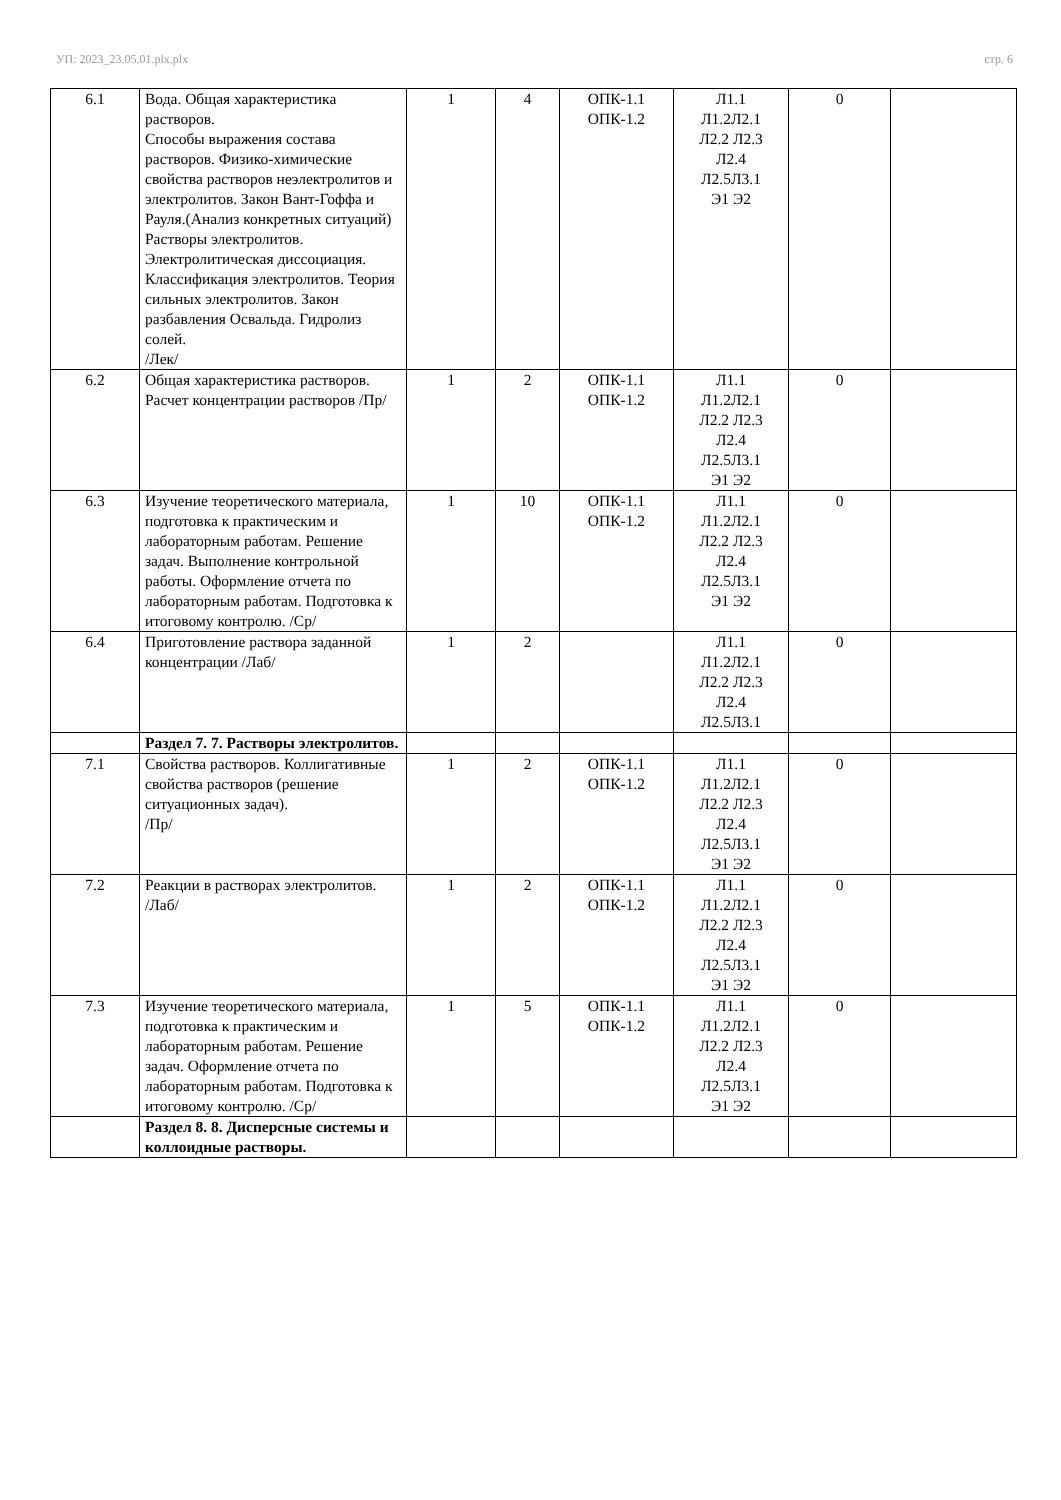УП: 2023_23.05.01.plx.plx стр. 6
| 6.1 | Вода. Общая характеристика растворов. Способы выражения состава растворов. Физико-химические свойства растворов неэлектролитов и электролитов. Закон Вант-Гоффа и Рауля.(Анализ конкретных ситуаций) Растворы электролитов. Электролитическая диссоциация. Классификация электролитов. Теория сильных электролитов. Закон разбавления Освальда. Гидролиз солей. /Лек/ | 1 | 4 | ОПК-1.1 ОПК-1.2 | Л1.1 Л1.2Л2.1 Л2.2 Л2.3 Л2.4 Л2.5Л3.1 Э1 Э2 | 0 | |
| 6.2 | Общая характеристика растворов. Расчет концентрации растворов /Пр/ | 1 | 2 | ОПК-1.1 ОПК-1.2 | Л1.1 Л1.2Л2.1 Л2.2 Л2.3 Л2.4 Л2.5Л3.1 Э1 Э2 | 0 | |
| 6.3 | Изучение теоретического материала, подготовка к практическим и лабораторным работам. Решение задач. Выполнение контрольной работы. Оформление отчета по лабораторным работам. Подготовка к итоговому контролю. /Ср/ | 1 | 10 | ОПК-1.1 ОПК-1.2 | Л1.1 Л1.2Л2.1 Л2.2 Л2.3 Л2.4 Л2.5Л3.1 Э1 Э2 | 0 | |
| 6.4 | Приготовление раствора заданной концентрации /Лаб/ | 1 | 2 | | Л1.1 Л1.2Л2.1 Л2.2 Л2.3 Л2.4 Л2.5Л3.1 | 0 | |
| | Раздел 7. 7. Растворы электролитов. | | | | | | |
| 7.1 | Свойства растворов. Коллигативные свойства растворов (решение ситуационных задач). /Пр/ | 1 | 2 | ОПК-1.1 ОПК-1.2 | Л1.1 Л1.2Л2.1 Л2.2 Л2.3 Л2.4 Л2.5Л3.1 Э1 Э2 | 0 | |
| 7.2 | Реакции в растворах электролитов. /Лаб/ | 1 | 2 | ОПК-1.1 ОПК-1.2 | Л1.1 Л1.2Л2.1 Л2.2 Л2.3 Л2.4 Л2.5Л3.1 Э1 Э2 | 0 | |
| 7.3 | Изучение теоретического материала, подготовка к практическим и лабораторным работам. Решение задач. Оформление отчета по лабораторным работам. Подготовка к итоговому контролю. /Ср/ | 1 | 5 | ОПК-1.1 ОПК-1.2 | Л1.1 Л1.2Л2.1 Л2.2 Л2.3 Л2.4 Л2.5Л3.1 Э1 Э2 | 0 | |
| | Раздел 8. 8. Дисперсные системы и коллоидные растворы. | | | | | | |